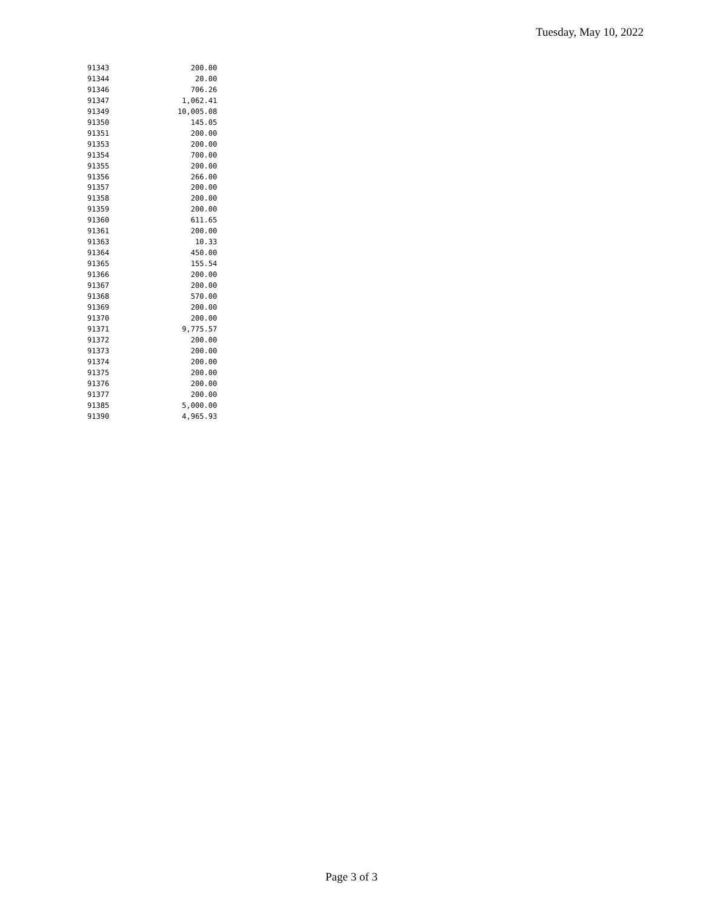Tuesday, May 10, 2022
| 91343 | 200.00 |
| 91344 | 20.00 |
| 91346 | 706.26 |
| 91347 | 1,062.41 |
| 91349 | 10,005.08 |
| 91350 | 145.05 |
| 91351 | 200.00 |
| 91353 | 200.00 |
| 91354 | 700.00 |
| 91355 | 200.00 |
| 91356 | 266.00 |
| 91357 | 200.00 |
| 91358 | 200.00 |
| 91359 | 200.00 |
| 91360 | 611.65 |
| 91361 | 200.00 |
| 91363 | 10.33 |
| 91364 | 450.00 |
| 91365 | 155.54 |
| 91366 | 200.00 |
| 91367 | 200.00 |
| 91368 | 570.00 |
| 91369 | 200.00 |
| 91370 | 200.00 |
| 91371 | 9,775.57 |
| 91372 | 200.00 |
| 91373 | 200.00 |
| 91374 | 200.00 |
| 91375 | 200.00 |
| 91376 | 200.00 |
| 91377 | 200.00 |
| 91385 | 5,000.00 |
| 91390 | 4,965.93 |
Page 3 of 3